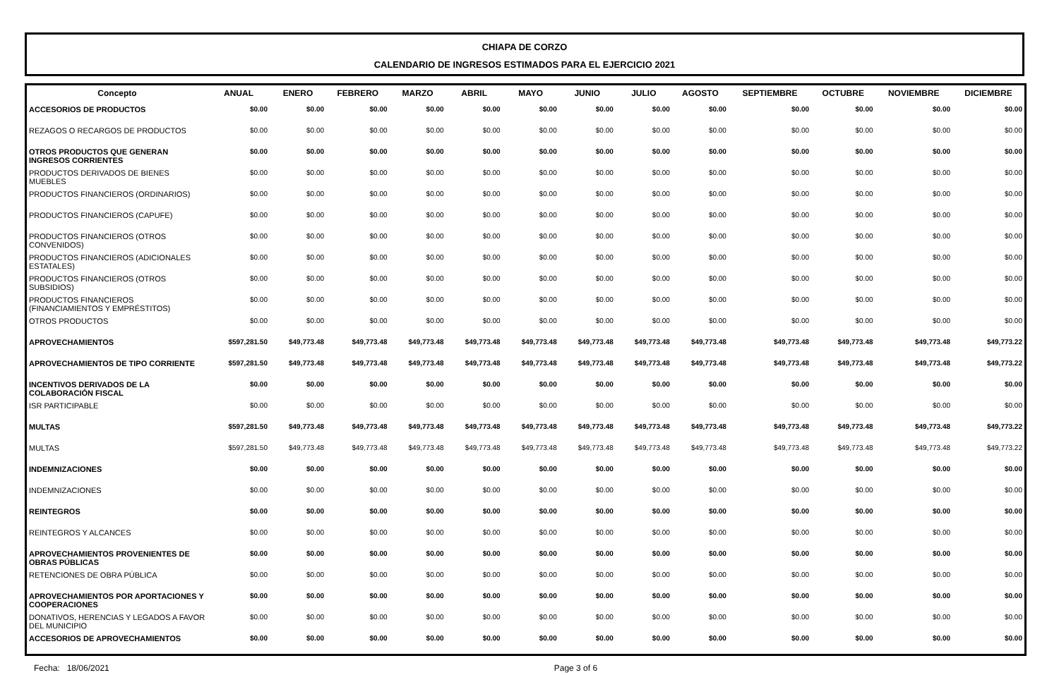CHIAPA DE CORZO
CALENDARIO DE INGRESOS ESTIMADOS PARA EL EJERCICIO 2021
| Concepto | ANUAL | ENERO | FEBRERO | MARZO | ABRIL | MAYO | JUNIO | JULIO | AGOSTO | SEPTIEMBRE | OCTUBRE | NOVIEMBRE | DICIEMBRE |
| --- | --- | --- | --- | --- | --- | --- | --- | --- | --- | --- | --- | --- | --- |
| ACCESORIOS DE PRODUCTOS | $0.00 | $0.00 | $0.00 | $0.00 | $0.00 | $0.00 | $0.00 | $0.00 | $0.00 | $0.00 | $0.00 | $0.00 | $0.00 |
| REZAGOS O RECARGOS DE PRODUCTOS | $0.00 | $0.00 | $0.00 | $0.00 | $0.00 | $0.00 | $0.00 | $0.00 | $0.00 | $0.00 | $0.00 | $0.00 | $0.00 |
| OTROS PRODUCTOS QUE GENERAN INGRESOS CORRIENTES | $0.00 | $0.00 | $0.00 | $0.00 | $0.00 | $0.00 | $0.00 | $0.00 | $0.00 | $0.00 | $0.00 | $0.00 | $0.00 |
| PRODUCTOS DERIVADOS DE BIENES MUEBLES | $0.00 | $0.00 | $0.00 | $0.00 | $0.00 | $0.00 | $0.00 | $0.00 | $0.00 | $0.00 | $0.00 | $0.00 | $0.00 |
| PRODUCTOS FINANCIEROS (ORDINARIOS) | $0.00 | $0.00 | $0.00 | $0.00 | $0.00 | $0.00 | $0.00 | $0.00 | $0.00 | $0.00 | $0.00 | $0.00 | $0.00 |
| PRODUCTOS FINANCIEROS (CAPUFE) | $0.00 | $0.00 | $0.00 | $0.00 | $0.00 | $0.00 | $0.00 | $0.00 | $0.00 | $0.00 | $0.00 | $0.00 | $0.00 |
| PRODUCTOS FINANCIEROS (OTROS CONVENIDOS) | $0.00 | $0.00 | $0.00 | $0.00 | $0.00 | $0.00 | $0.00 | $0.00 | $0.00 | $0.00 | $0.00 | $0.00 | $0.00 |
| PRODUCTOS FINANCIEROS (ADICIONALES ESTATALES) | $0.00 | $0.00 | $0.00 | $0.00 | $0.00 | $0.00 | $0.00 | $0.00 | $0.00 | $0.00 | $0.00 | $0.00 | $0.00 |
| PRODUCTOS FINANCIEROS (OTROS SUBSIDIOS) | $0.00 | $0.00 | $0.00 | $0.00 | $0.00 | $0.00 | $0.00 | $0.00 | $0.00 | $0.00 | $0.00 | $0.00 | $0.00 |
| PRODUCTOS FINANCIEROS (FINANCIAMIENTOS Y EMPRÉSTITOS) | $0.00 | $0.00 | $0.00 | $0.00 | $0.00 | $0.00 | $0.00 | $0.00 | $0.00 | $0.00 | $0.00 | $0.00 | $0.00 |
| OTROS PRODUCTOS | $0.00 | $0.00 | $0.00 | $0.00 | $0.00 | $0.00 | $0.00 | $0.00 | $0.00 | $0.00 | $0.00 | $0.00 | $0.00 |
| APROVECHAMIENTOS | $597,281.50 | $49,773.48 | $49,773.48 | $49,773.48 | $49,773.48 | $49,773.48 | $49,773.48 | $49,773.48 | $49,773.48 | $49,773.48 | $49,773.48 | $49,773.48 | $49,773.22 |
| APROVECHAMIENTOS DE TIPO CORRIENTE | $597,281.50 | $49,773.48 | $49,773.48 | $49,773.48 | $49,773.48 | $49,773.48 | $49,773.48 | $49,773.48 | $49,773.48 | $49,773.48 | $49,773.48 | $49,773.48 | $49,773.22 |
| INCENTIVOS DERIVADOS DE LA COLABORACIÓN FISCAL | $0.00 | $0.00 | $0.00 | $0.00 | $0.00 | $0.00 | $0.00 | $0.00 | $0.00 | $0.00 | $0.00 | $0.00 | $0.00 |
| ISR PARTICIPABLE | $0.00 | $0.00 | $0.00 | $0.00 | $0.00 | $0.00 | $0.00 | $0.00 | $0.00 | $0.00 | $0.00 | $0.00 | $0.00 |
| MULTAS | $597,281.50 | $49,773.48 | $49,773.48 | $49,773.48 | $49,773.48 | $49,773.48 | $49,773.48 | $49,773.48 | $49,773.48 | $49,773.48 | $49,773.48 | $49,773.48 | $49,773.22 |
| MULTAS | $597,281.50 | $49,773.48 | $49,773.48 | $49,773.48 | $49,773.48 | $49,773.48 | $49,773.48 | $49,773.48 | $49,773.48 | $49,773.48 | $49,773.48 | $49,773.48 | $49,773.22 |
| INDEMNIZACIONES | $0.00 | $0.00 | $0.00 | $0.00 | $0.00 | $0.00 | $0.00 | $0.00 | $0.00 | $0.00 | $0.00 | $0.00 | $0.00 |
| INDEMNIZACIONES | $0.00 | $0.00 | $0.00 | $0.00 | $0.00 | $0.00 | $0.00 | $0.00 | $0.00 | $0.00 | $0.00 | $0.00 | $0.00 |
| REINTEGROS | $0.00 | $0.00 | $0.00 | $0.00 | $0.00 | $0.00 | $0.00 | $0.00 | $0.00 | $0.00 | $0.00 | $0.00 | $0.00 |
| REINTEGROS Y ALCANCES | $0.00 | $0.00 | $0.00 | $0.00 | $0.00 | $0.00 | $0.00 | $0.00 | $0.00 | $0.00 | $0.00 | $0.00 | $0.00 |
| APROVECHAMIENTOS PROVENIENTES DE OBRAS PÚBLICAS | $0.00 | $0.00 | $0.00 | $0.00 | $0.00 | $0.00 | $0.00 | $0.00 | $0.00 | $0.00 | $0.00 | $0.00 | $0.00 |
| RETENCIONES DE OBRA PÚBLICA | $0.00 | $0.00 | $0.00 | $0.00 | $0.00 | $0.00 | $0.00 | $0.00 | $0.00 | $0.00 | $0.00 | $0.00 | $0.00 |
| APROVECHAMIENTOS POR APORTACIONES Y COOPERACIONES | $0.00 | $0.00 | $0.00 | $0.00 | $0.00 | $0.00 | $0.00 | $0.00 | $0.00 | $0.00 | $0.00 | $0.00 | $0.00 |
| DONATIVOS, HERENCIAS Y LEGADOS A FAVOR DEL MUNICIPIO | $0.00 | $0.00 | $0.00 | $0.00 | $0.00 | $0.00 | $0.00 | $0.00 | $0.00 | $0.00 | $0.00 | $0.00 | $0.00 |
| ACCESORIOS DE APROVECHAMIENTOS | $0.00 | $0.00 | $0.00 | $0.00 | $0.00 | $0.00 | $0.00 | $0.00 | $0.00 | $0.00 | $0.00 | $0.00 | $0.00 |
Fecha: 18/06/2021 Page 3 of 6